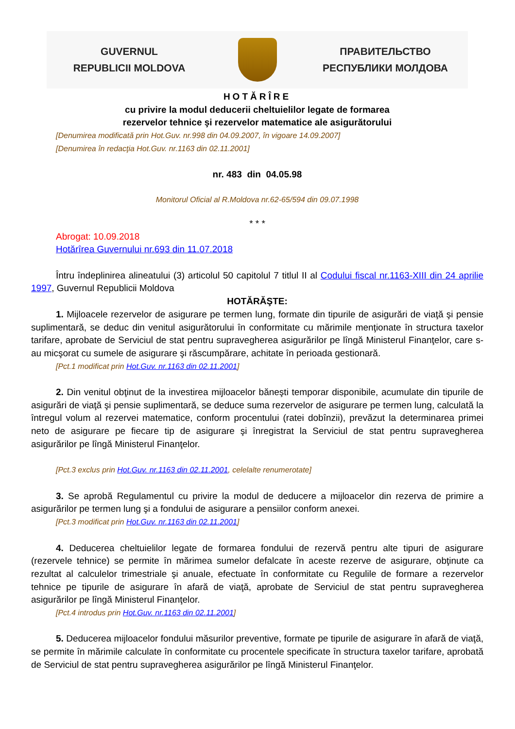GUVERNUL
REPUBLICII MOLDOVA
ПРАВИТЕЛЬСТВО
РЕСПУБЛИКИ МОЛДОВА
HOTĂRÎRE
cu privire la modul deducerii cheltuielilor legate de formarea
rezervelor tehnice şi rezervelor matematice ale asigurătorului
[Denumirea modificată prin Hot.Guv. nr.998 din 04.09.2007, în vigoare 14.09.2007]
[Denumirea în redacţia Hot.Guv. nr.1163 din 02.11.2001]
nr. 483 din 04.05.98
Monitorul Oficial al R.Moldova nr.62-65/594 din 09.07.1998
* * *
Abrogat: 10.09.2018
Hotărîrea Guvernului nr.693 din 11.07.2018
Întru îndeplinirea alineatului (3) articolul 50 capitolul 7 titlul II al Codului fiscal nr.1163-XIII din 24 aprilie 1997, Guvernul Republicii Moldova
HOTĂRĂŞTE:
1. Mijloacele rezervelor de asigurare pe termen lung, formate din tipurile de asigurări de viaţă şi pensie suplimentară, se deduc din venitul asigurătorului în conformitate cu mărimile menţionate în structura taxelor tarifare, aprobate de Serviciul de stat pentru supravegherea asigurărilor pe lîngă Ministerul Finanţelor, care s-au micşorat cu sumele de asigurare şi răscumpărare, achitate în perioada gestionară.
[Pct.1 modificat prin Hot.Guv. nr.1163 din 02.11.2001]
2. Din venitul obţinut de la investirea mijloacelor băneşti temporar disponibile, acumulate din tipurile de asigurări de viaţă şi pensie suplimentară, se deduce suma rezervelor de asigurare pe termen lung, calculată la întregul volum al rezervei matematice, conform procentului (ratei dobînzii), prevăzut la determinarea primei neto de asigurare pe fiecare tip de asigurare şi înregistrat la Serviciul de stat pentru supravegherea asigurărilor pe lîngă Ministerul Finanţelor.
[Pct.3 exclus prin Hot.Guv. nr.1163 din 02.11.2001, celelalte renumerotate]
3. Se aprobă Regulamentul cu privire la modul de deducere a mijloacelor din rezerva de primire a asigurărilor pe termen lung şi a fondului de asigurare a pensiilor conform anexei.
[Pct.3 modificat prin Hot.Guv. nr.1163 din 02.11.2001]
4. Deducerea cheltuielilor legate de formarea fondului de rezervă pentru alte tipuri de asigurare (rezervele tehnice) se permite în mărimea sumelor defalcate în aceste rezerve de asigurare, obţinute ca rezultat al calculelor trimestriale şi anuale, efectuate în conformitate cu Regulile de formare a rezervelor tehnice pe tipurile de asigurare în afară de viaţă, aprobate de Serviciul de stat pentru supravegherea asigurărilor pe lîngă Ministerul Finanţelor.
[Pct.4 introdus prin Hot.Guv. nr.1163 din 02.11.2001]
5. Deducerea mijloacelor fondului măsurilor preventive, formate pe tipurile de asigurare în afară de viaţă, se permite în mărimile calculate în conformitate cu procentele specificate în structura taxelor tarifare, aprobată de Serviciul de stat pentru supravegherea asigurărilor pe lîngă Ministerul Finanţelor.